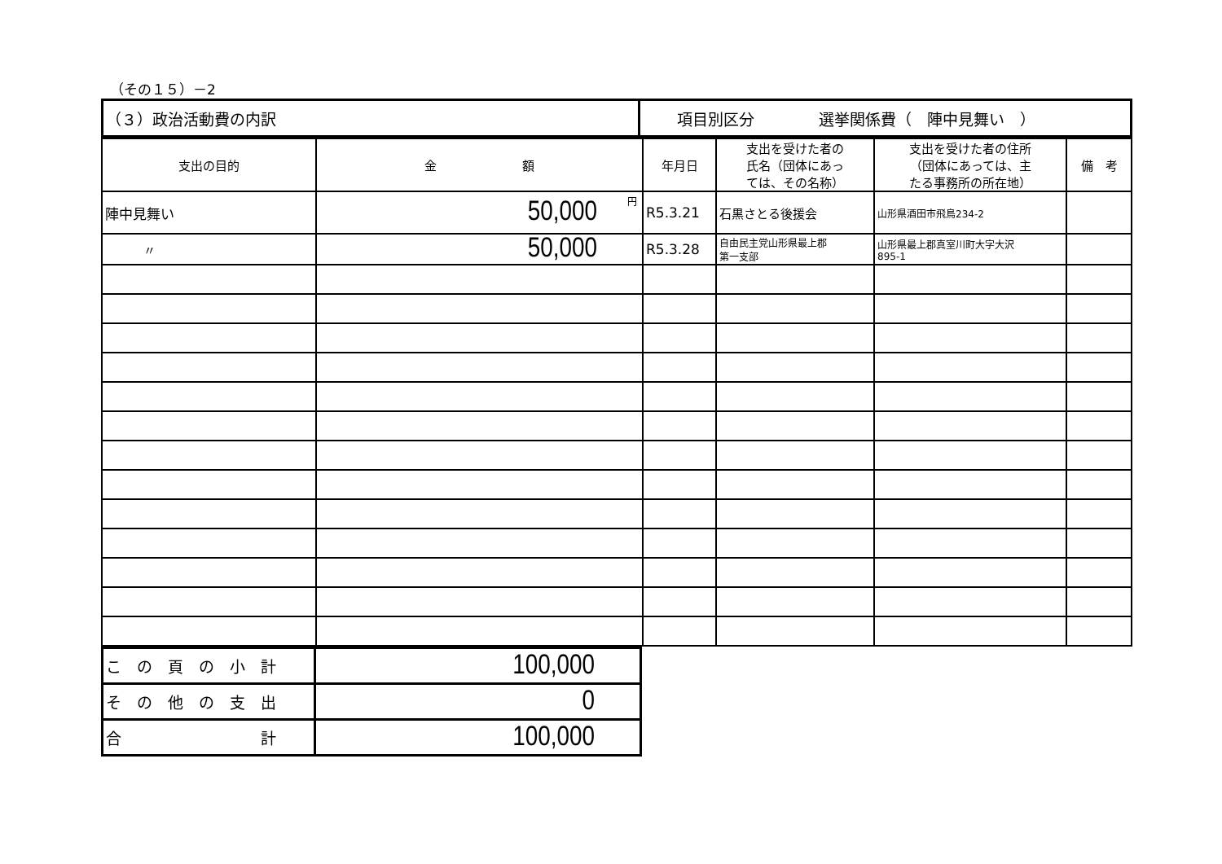（その１５）－2
| （３）政治活動費の内訳 | 項目別区分 選挙関係費（ 陣中見舞い ） |
| 支出の目的 | 金 額 | 年月日 | 支出を受けた者の 氏名（団体にあっ ては、その名称） | 支出を受けた者の住所 （団体にあっては、主 たる事務所の所在地） | 備 考 |
| --- | --- | --- | --- | --- | --- |
| 陣中見舞い | 50,000 円 | R5.3.21 | 石黒さとる後援会 | 山形県酒田市飛鳥234-2 | |
| 〃 | 50,000 | R5.3.28 | 自由民主党山形県最上郡 第一支部 | 山形県最上郡真室川町大字大沢 895-1 | |
| こ の 頁 の 小 計 | 100,000 |
| そ の 他 の 支 出 | 0 |
| 合 計 | 100,000 |